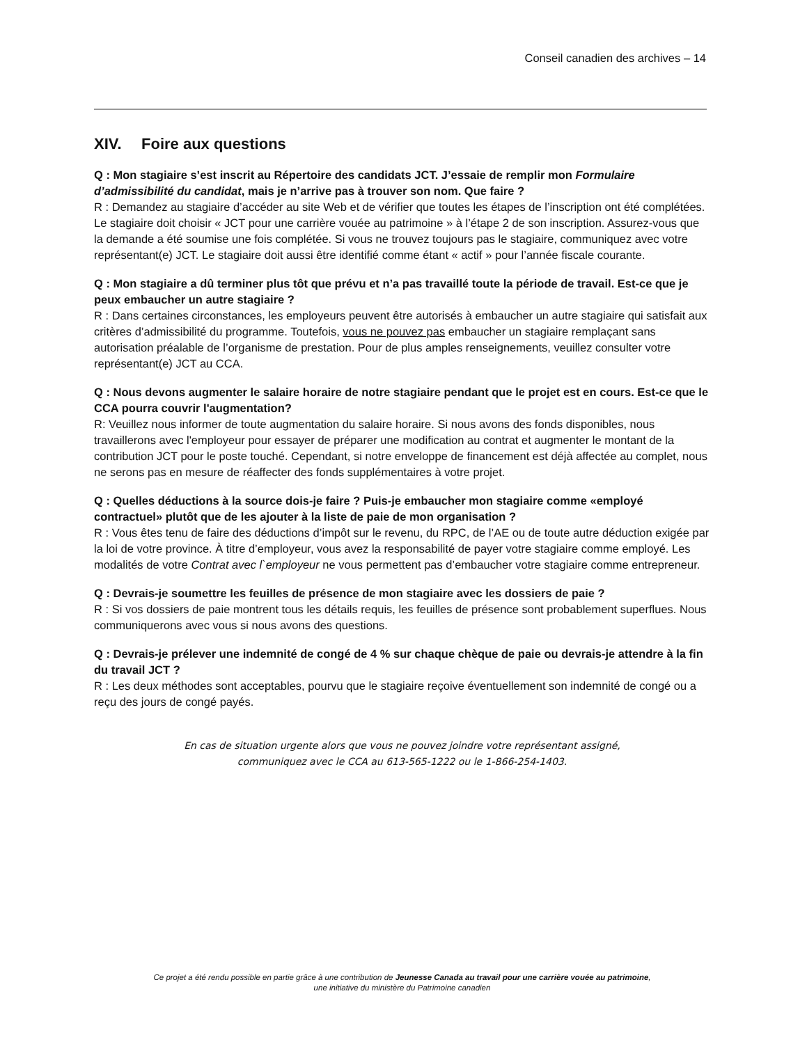Conseil canadien des archives – 14
XIV. Foire aux questions
Q : Mon stagiaire s’est inscrit au Répertoire des candidats JCT. J’essaie de remplir mon Formulaire d’admissibilité du candidat, mais je n’arrive pas à trouver son nom. Que faire ?
R : Demandez au stagiaire d’accéder au site Web et de vérifier que toutes les étapes de l’inscription ont été complétées. Le stagiaire doit choisir « JCT pour une carrière vouée au patrimoine » à l’étape 2 de son inscription. Assurez-vous que la demande a été soumise une fois complétée. Si vous ne trouvez toujours pas le stagiaire, communiquez avec votre représentant(e) JCT. Le stagiaire doit aussi être identifié comme étant « actif » pour l’année fiscale courante.
Q : Mon stagiaire a dû terminer plus tôt que prévu et n’a pas travaillé toute la période de travail. Est-ce que je peux embaucher un autre stagiaire ?
R : Dans certaines circonstances, les employeurs peuvent être autorisés à embaucher un autre stagiaire qui satisfait aux critères d’admissibilité du programme. Toutefois, vous ne pouvez pas embaucher un stagiaire remplaçant sans autorisation préalable de l’organisme de prestation. Pour de plus amples renseignements, veuillez consulter votre représentant(e) JCT au CCA.
Q : Nous devons augmenter le salaire horaire de notre stagiaire pendant que le projet est en cours. Est-ce que le CCA pourra couvrir l'augmentation?
R: Veuillez nous informer de toute augmentation du salaire horaire. Si nous avons des fonds disponibles, nous travaillerons avec l'employeur pour essayer de préparer une modification au contrat et augmenter le montant de la contribution JCT pour le poste touché. Cependant, si notre enveloppe de financement est déjà affectée au complet, nous ne serons pas en mesure de réaffecter des fonds supplémentaires à votre projet.
Q : Quelles déductions à la source dois-je faire ? Puis-je embaucher mon stagiaire comme «employé contractuel» plutôt que de les ajouter à la liste de paie de mon organisation ?
R : Vous êtes tenu de faire des déductions d’impôt sur le revenu, du RPC, de l’AE ou de toute autre déduction exigée par la loi de votre province. À titre d’employeur, vous avez la responsabilité de payer votre stagiaire comme employé. Les modalités de votre Contrat avec l`employeur ne vous permettent pas d’embaucher votre stagiaire comme entrepreneur.
Q : Devrais-je soumettre les feuilles de présence de mon stagiaire avec les dossiers de paie ?
R : Si vos dossiers de paie montrent tous les détails requis, les feuilles de présence sont probablement superflues. Nous communiquerons avec vous si nous avons des questions.
Q : Devrais-je prélever une indemnité de congé de 4 % sur chaque chèque de paie ou devrais-je attendre à la fin du travail JCT ?
R : Les deux méthodes sont acceptables, pourvu que le stagiaire reçoive éventuellement son indemnité de congé ou a reçu des jours de congé payés.
En cas de situation urgente alors que vous ne pouvez joindre votre représentant assigné,
communiquez avec le CCA au 613-565-1222 ou le 1-866-254-1403.
Ce projet a été rendu possible en partie grâce à une contribution de Jeunesse Canada au travail pour une carrière vouée au patrimoine,
une initiative du ministère du Patrimoine canadien